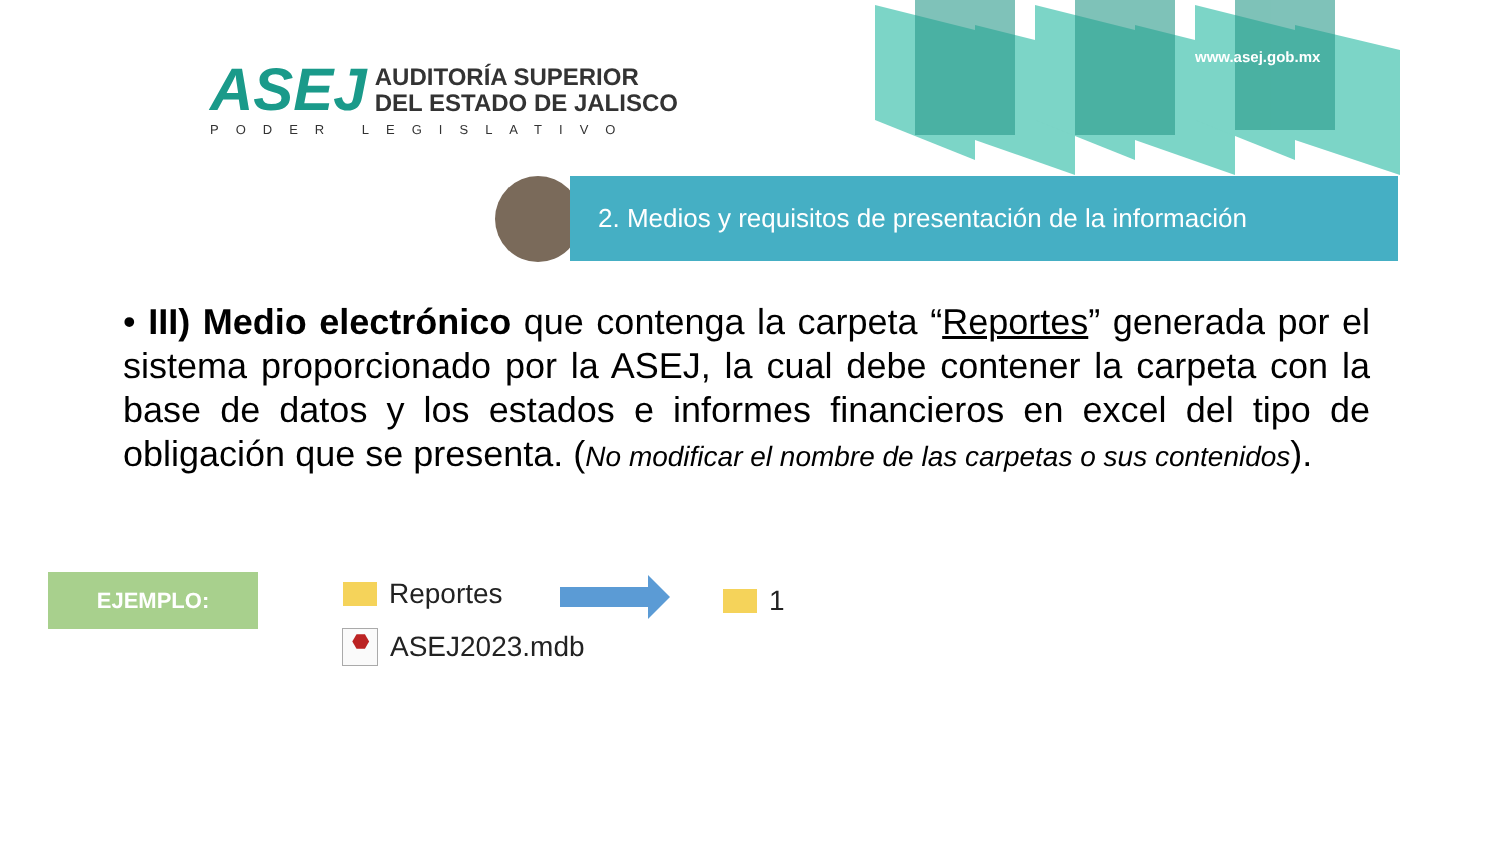ASEJ
AUDITORÍA SUPERIOR
DEL ESTADO DE JALISCO
PODER LEGISLATIVO
www.asej.gob.mx
2. Medios y requisitos de presentación de la información
• III) Medio electrónico que contenga la carpeta “Reportes” generada por el sistema proporcionado por la ASEJ, la cual debe contener la carpeta con la base de datos y los estados e informes financieros en excel del tipo de obligación que se presenta. (No modificar el nombre de las carpetas o sus contenidos).
EJEMPLO: Reportes 1
⬣ ASEJ2023.mdb